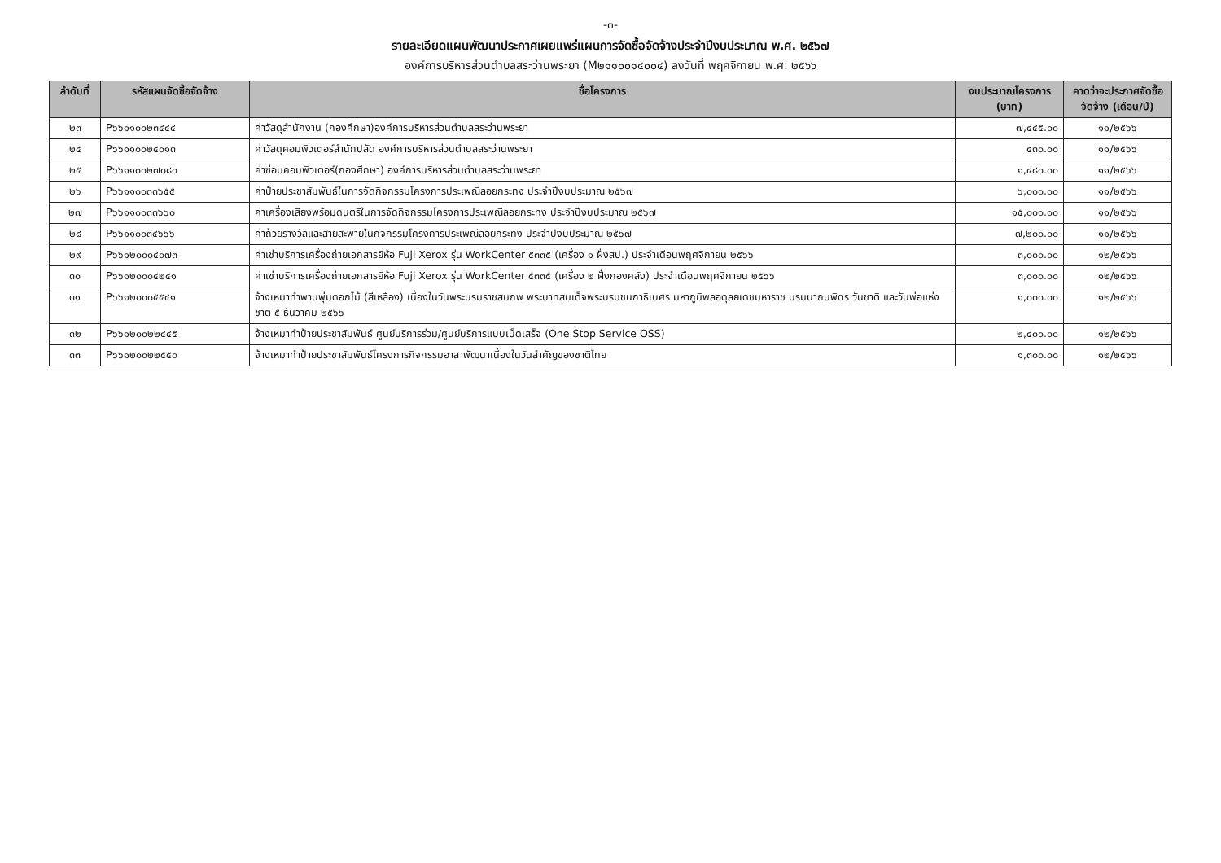-๓-
รายละเอียดแผนพัฒนาประกาศเผยแพร่แผนการจัดซื้อจัดจ้างประจำปีงบประมาณ พ.ศ. ๒๕๖๗
องค์การบริหารส่วนตำบลสระว่านพระยา (M๒๑๑๐๐๑๔๐๐๔) ลงวันที่ พฤศจิกายน พ.ศ. ๒๕๖๖
| ลำดับที่ | รหัสแผนจัดซื้อจัดจ้าง | ชื่อโครงการ | งบประมาณโครงการ (บาท) | คาดว่าจะประกาศจัดซื้อจัดจ้าง (เดือน/ปี) |
| --- | --- | --- | --- | --- |
| ๒๓ | P๖๖๑๑๐๐๒๓๔๔๔ | ค่าวัสดุสำนักงาน (กองศึกษา)องค์การบริหารส่วนตำบลสระว่านพระยา | ๗,๔๔๕.๐๐ | ๑๑/๒๕๖๖ |
| ๒๔ | P๖๖๑๑๐๐๒๔๐๑๓ | ค่าวัสดุคอมพิวเตอร์สำนักปลัด องค์การบริหารส่วนตำบลสระว่านพระยา | ๔๓๐.๐๐ | ๑๑/๒๕๖๖ |
| ๒๕ | P๖๖๑๑๐๐๒๗๐๘๐ | ค่าซ่อมคอมพิวเตอร์(กองศึกษา) องค์การบริหารส่วนตำบลสระว่านพระยา | ๑,๔๘๐.๐๐ | ๑๑/๒๕๖๖ |
| ๒๖ | P๖๖๑๑๐๐๓๓๖๕๕ | ค่าป้ายประชาสัมพันธ์ในการจัดกิจกรรมโครงการประเพณีลอยกระทง ประจำปีงบประมาณ ๒๕๖๗ | ๖,๐๐๐.๐๐ | ๑๑/๒๕๖๖ |
| ๒๗ | P๖๖๑๑๐๐๓๓๖๖๐ | ค่าเครื่องเสียงพร้อมดนตรีในการจัดกิจกรรมโครงการประเพณีลอยกระทง ประจำปีงบประมาณ ๒๕๖๗ | ๑๕,๐๐๐.๐๐ | ๑๑/๒๕๖๖ |
| ๒๘ | P๖๖๑๑๐๐๓๔๖๖๖ | ค่าถ้วยรางวัลและสายสะพายในกิจกรรมโครงการประเพณีลอยกระทง ประจำปีงบประมาณ ๒๕๖๗ | ๗,๒๐๐.๐๐ | ๑๑/๒๕๖๖ |
| ๒๙ | P๖๖๑๒๐๐๐๔๐๗๓ | ค่าเช่าบริการเครื่องถ่ายเอกสารยี่ห้อ Fuji Xerox รุ่น WorkCenter ๕๓๓๕ (เครื่อง ๑ ฝั่งสป.) ประจำเดือนพฤศจิกายน ๒๕๖๖ | ๓,๐๐๐.๐๐ | ๑๒/๒๕๖๖ |
| ๓๐ | P๖๖๑๒๐๐๐๔๒๔๑ | ค่าเช่าบริการเครื่องถ่ายเอกสารยี่ห้อ Fuji Xerox รุ่น WorkCenter ๕๓๓๕ (เครื่อง ๒ ฝั่งกองคลัง) ประจำเดือนพฤศจิกายน ๒๕๖๖ | ๓,๐๐๐.๐๐ | ๑๒/๒๕๖๖ |
| ๓๑ | P๖๖๑๒๐๐๐๕๕๔๑ | จ้างเหมาทำพานพุ่มดอกไม้ (สีเหลือง) เนื่องในวันพระบรมราชสมภพ พระบาทสมเด็จพระบรมชนกาธิเบศร มหาภูมิพลอดุลยเดชมหาราช บรมนาถบพิตร วันชาติ และวันพ่อแห่งชาติ ๕ ธันวาคม ๒๕๖๖ | ๑,๐๐๐.๐๐ | ๑๒/๒๕๖๖ |
| ๓๒ | P๖๖๑๒๐๐๒๒๔๔๕ | จ้างเหมาทำป้ายประชาสัมพันธ์ ศูนย์บริการร่วม/ศูนย์บริการแบบเบ็ดเสร็จ (One Stop Service OSS) | ๒,๔๐๐.๐๐ | ๑๒/๒๕๖๖ |
| ๓๓ | P๖๖๑๒๐๐๒๒๕๕๐ | จ้างเหมาทำป้ายประชาสัมพันธ์โครงการกิจกรรมอาสาพัฒนาเนื่องในวันสำคัญของชาติไทย | ๑,๓๐๐.๐๐ | ๑๒/๒๕๖๖ |